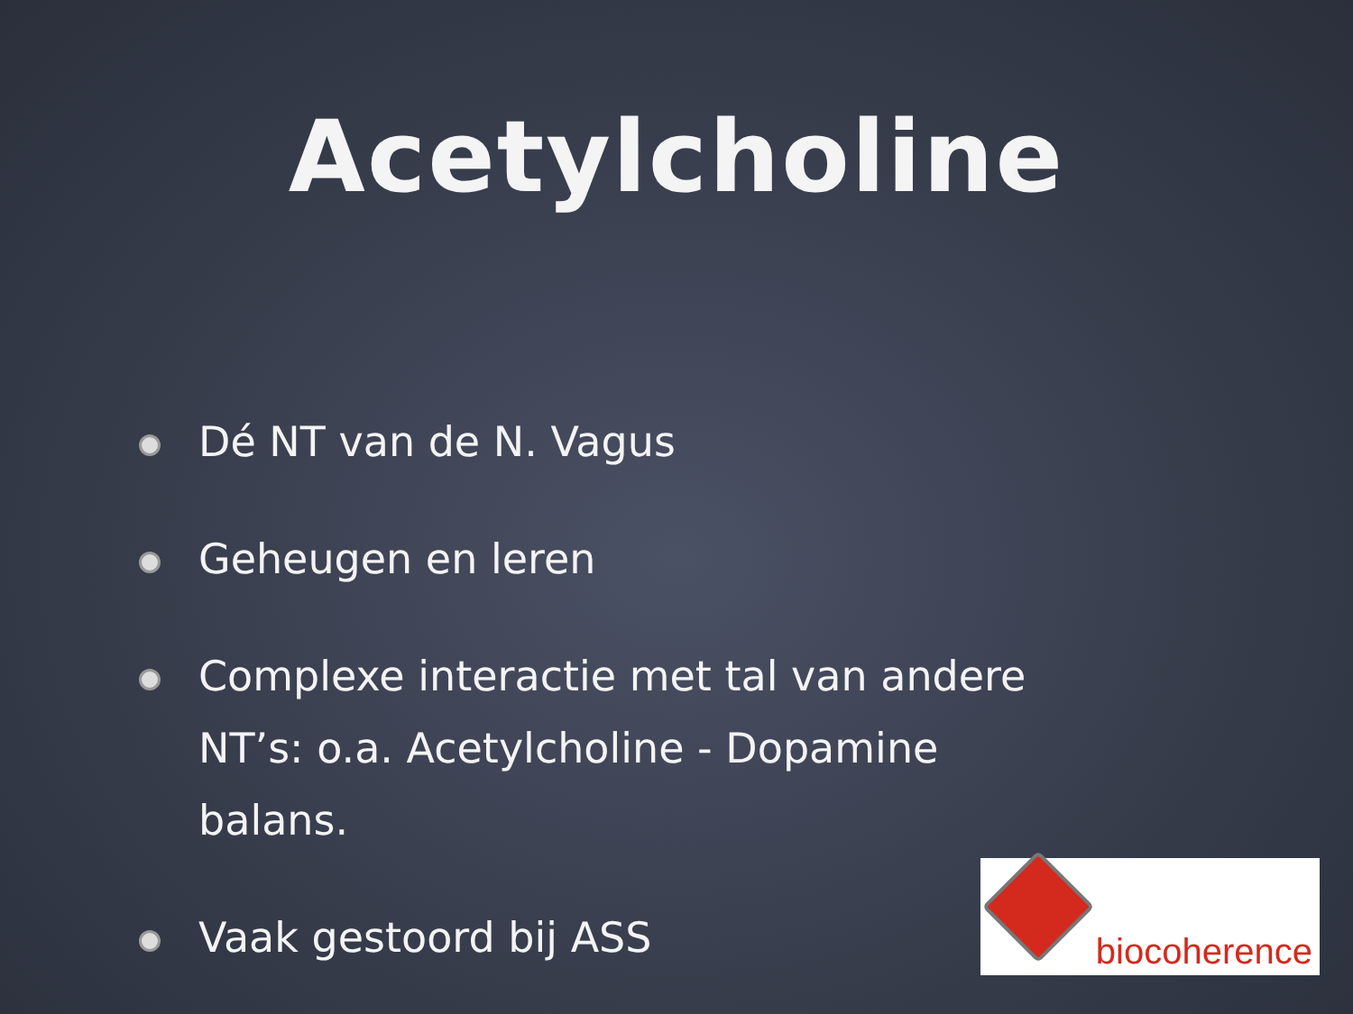Acetylcholine
Dé NT van de N. Vagus
Geheugen en leren
Complexe interactie met tal van andere NT’s: o.a. Acetylcholine - Dopamine balans.
Vaak gestoord bij ASS
biocoherence